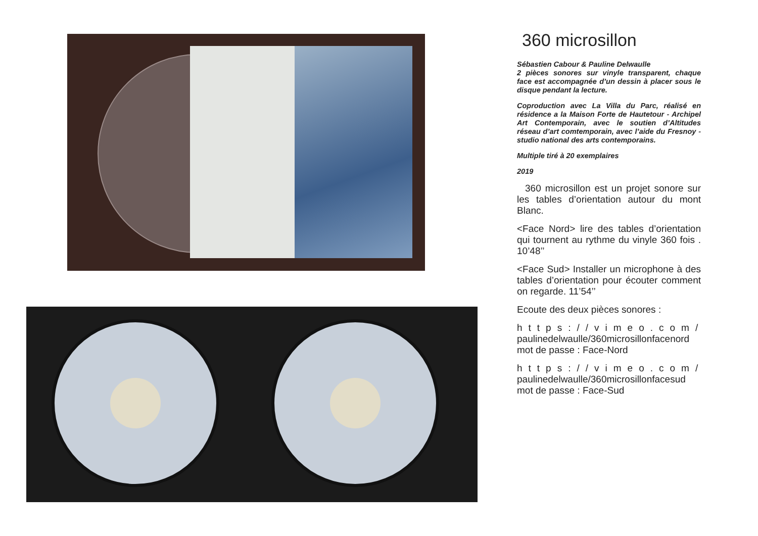360 microsillon
Sébastien Cabour & Pauline Delwaulle
2 pièces sonores sur vinyle transparent, chaque face est accompagnée d’un dessin à placer sous le disque pendant la lecture.
Coproduction avec La Villa du Parc, réalisé en résidence a la Maison Forte de Hautetour - Archipel Art Contemporain, avec le soutien d’Altitudes réseau d’art comtemporain, avec l’aide du Fresnoy - studio national des arts contemporains.
Multiple tiré à 20 exemplaires
2019
360 microsillon est un projet sonore sur les tables d’orientation autour du mont Blanc.
<Face Nord> lire des tables d’orientation qui tournent au rythme du vinyle 360 fois . 10’48’’
<Face Sud> Installer un microphone à des tables d’orientation pour écouter comment on regarde. 11’54’’
Ecoute des deux pièces sonores :
https://vimeo.com/
paulinedelwaulle/360microsillonfacenord
mot de passe : Face-Nord
https://vimeo.com/
paulinedelwaulle/360microsillonfacesud
mot de passe : Face-Sud